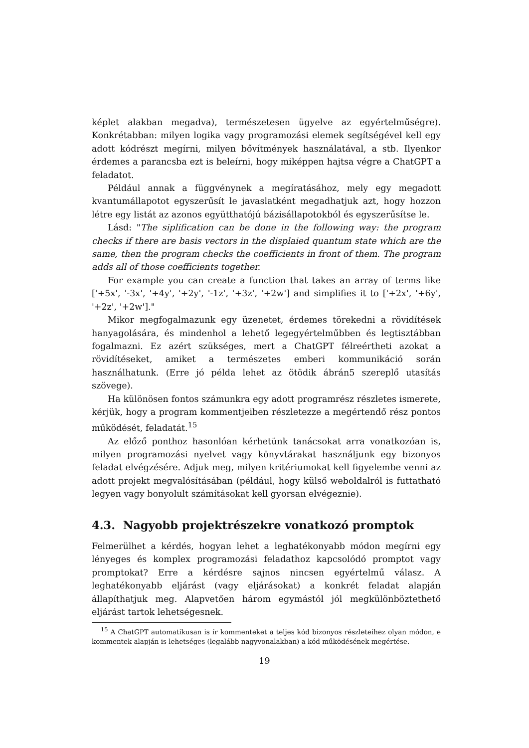képlet alakban megadva), természetesen ügyelve az egyértelműségre). Konkrétabban: milyen logika vagy programozási elemek segítségével kell egy adott kódrészt megírni, milyen bővítmények használatával, a stb. Ilyenkor érdemes a parancsba ezt is beleírni, hogy miképpen hajtsa végre a ChatGPT a feladatot.
Például annak a függvénynek a megíratásához, mely egy megadott kvantumállapotot egyszerűsít le javaslatként megadhatjuk azt, hogy hozzon létre egy listát az azonos együtthatójú bázisállapotokból és egyszerűsítse le.
Lásd: "The siplification can be done in the following way: the program checks if there are basis vectors in the displaied quantum state which are the same, then the program checks the coefficients in front of them. The program adds all of those coefficients together.
For example you can create a function that takes an array of terms like ['+5x', '-3x', '+4y', '+2y', '-1z', '+3z', '+2w'] and simplifies it to ['+2x', '+6y', '+2z', '+2w']."
Mikor megfogalmazunk egy üzenetet, érdemes törekedni a rövidítések hanyagolására, és mindenhol a lehető legegyértelműbben és legtisztábban fogalmazni. Ez azért szükséges, mert a ChatGPT félreértheti azokat a rövidítéseket, amiket a természetes emberi kommunikáció során használhatunk. (Erre jó példa lehet az ötödik ábrán5 szereplő utasítás szövege).
Ha különösen fontos számunkra egy adott programrész részletes ismerete, kérjük, hogy a program kommentjeiben részletezze a megértendő rész pontos működését, feladatát.<sup>15</sup>
Az előző ponthoz hasonlóan kérhetünk tanácsokat arra vonatkozóan is, milyen programozási nyelvet vagy könyvtárakat használjunk egy bizonyos feladat elvégzésére. Adjuk meg, milyen kritériumokat kell figyelembe venni az adott projekt megvalósításában (például, hogy külső weboldalról is futtatható legyen vagy bonyolult számításokat kell gyorsan elvégeznie).
4.3. Nagyobb projektrészekre vonatkozó promptok
Felmerülhet a kérdés, hogyan lehet a leghatékonyabb módon megírni egy lényeges és komplex programozási feladathoz kapcsolódó promptot vagy promptokat? Erre a kérdésre sajnos nincsen egyértelmű válasz. A leghatékonyabb eljárást (vagy eljárásokat) a konkrét feladat alapján állapíthatjuk meg. Alapvetően három egymástól jól megkülönböztethető eljárást tartok lehetségesnek.
<sup>15</sup> A ChatGPT automatikusan is ír kommenteket a teljes kód bizonyos részleteihez olyan módon, e kommentek alapján is lehetséges (legalább nagyvonalakban) a kód működésének megértése.
19